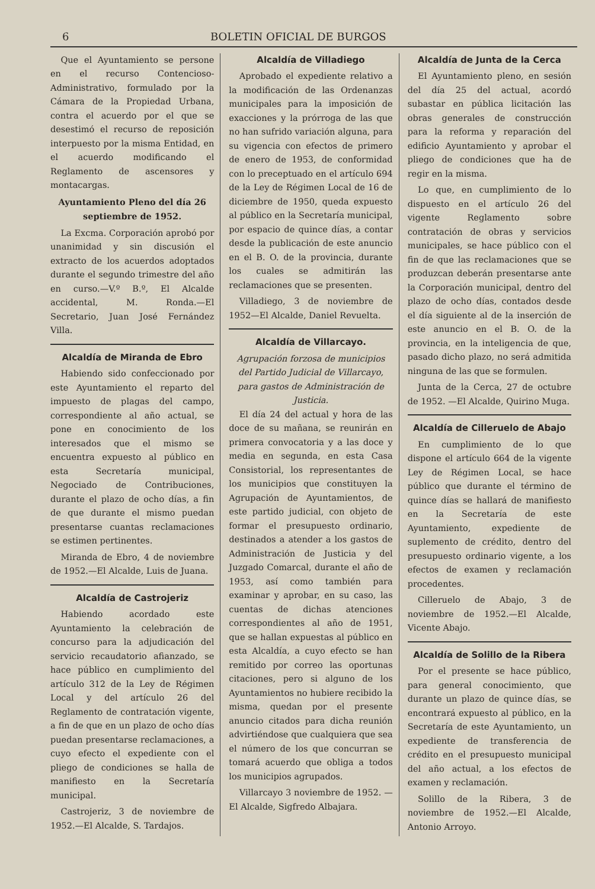6 BOLETIN OFICIAL DE BURGOS
Que el Ayuntamiento se persone en el recurso Contencioso-Administrativo, formulado por la Cámara de la Propiedad Urbana, contra el acuerdo por el que se desestimó el recurso de reposición interpuesto por la misma Entidad, en el acuerdo modificando el Reglamento de ascensores y montacargas.
Ayuntamiento Pleno del día 26 septiembre de 1952.
La Excma. Corporación aprobó por unanimidad y sin discusión el extracto de los acuerdos adoptados durante el segundo trimestre del año en curso.—V.º B.º, El Alcalde accidental, M. Ronda.—El Secretario, Juan José Fernández Villa.
Alcaldía de Miranda de Ebro
Habiendo sido confeccionado por este Ayuntamiento el reparto del impuesto de plagas del campo, correspondiente al año actual, se pone en conocimiento de los interesados que el mismo se encuentra expuesto al público en esta Secretaría municipal, Negociado de Contribuciones, durante el plazo de ocho días, a fin de que durante el mismo puedan presentarse cuantas reclamaciones se estimen pertinentes.
Miranda de Ebro, 4 de noviembre de 1952.—El Alcalde, Luis de Juana.
Alcaldía de Castrojeriz
Habiendo acordado este Ayuntamiento la celebración de concurso para la adjudicación del servicio recaudatorio afianzado, se hace público en cumplimiento del artículo 312 de la Ley de Régimen Local y del artículo 26 del Reglamento de contratación vigente, a fin de que en un plazo de ocho días puedan presentarse reclamaciones, a cuyo efecto el expediente con el pliego de condiciones se halla de manifiesto en la Secretaría municipal.
Castrojeriz, 3 de noviembre de 1952.—El Alcalde, S. Tardajos.
Alcaldía de Villadiego
Aprobado el expediente relativo a la modificación de las Ordenanzas municipales para la imposición de exacciones y la prórroga de las que no han sufrido variación alguna, para su vigencia con efectos de primero de enero de 1953, de conformidad con lo preceptuado en el artículo 694 de la Ley de Régimen Local de 16 de diciembre de 1950, queda expuesto al público en la Secretaría municipal, por espacio de quince días, a contar desde la publicación de este anuncio en el B. O. de la provincia, durante los cuales se admitirán las reclamaciones que se presenten.
Villadiego, 3 de noviembre de 1952—El Alcalde, Daniel Revuelta.
Alcaldía de Villarcayo.
Agrupación forzosa de municipios del Partido Judicial de Villarcayo, para gastos de Administración de Justicia.
El día 24 del actual y hora de las doce de su mañana, se reunirán en primera convocatoria y a las doce y media en segunda, en esta Casa Consistorial, los representantes de los municipios que constituyen la Agrupación de Ayuntamientos, de este partido judicial, con objeto de formar el presupuesto ordinario, destinados a atender a los gastos de Administración de Justicia y del Juzgado Comarcal, durante el año de 1953, así como también para examinar y aprobar, en su caso, las cuentas de dichas atenciones correspondientes al año de 1951, que se hallan expuestas al público en esta Alcaldía, a cuyo efecto se han remitido por correo las oportunas citaciones, pero si alguno de los Ayuntamientos no hubiere recibido la misma, quedan por el presente anuncio citados para dicha reunión advirtiéndose que cualquiera que sea el número de los que concurran se tomará acuerdo que obliga a todos los municipios agrupados.
Villarcayo 3 noviembre de 1952. —El Alcalde, Sigfredo Albajara.
Alcaldía de Junta de la Cerca
El Ayuntamiento pleno, en sesión del día 25 del actual, acordó subastar en pública licitación las obras generales de construcción para la reforma y reparación del edificio Ayuntamiento y aprobar el pliego de condiciones que ha de regir en la misma.
Lo que, en cumplimiento de lo dispuesto en el artículo 26 del vigente Reglamento sobre contratación de obras y servicios municipales, se hace público con el fin de que las reclamaciones que se produzcan deberán presentarse ante la Corporación municipal, dentro del plazo de ocho días, contados desde el día siguiente al de la inserción de este anuncio en el B. O. de la provincia, en la inteligencia de que, pasado dicho plazo, no será admitida ninguna de las que se formulen.
Junta de la Cerca, 27 de octubre de 1952. —El Alcalde, Quirino Muga.
Alcaldía de Cilleruelo de Abajo
En cumplimiento de lo que dispone el artículo 664 de la vigente Ley de Régimen Local, se hace público que durante el término de quince días se hallará de manifiesto en la Secretaría de este Ayuntamiento, expediente de suplemento de crédito, dentro del presupuesto ordinario vigente, a los efectos de examen y reclamación procedentes.
Cilleruelo de Abajo, 3 de noviembre de 1952.—El Alcalde, Vicente Abajo.
Alcaldía de Solillo de la Ribera
Por el presente se hace público, para general conocimiento, que durante un plazo de quince días, se encontrará expuesto al público, en la Secretaría de este Ayuntamiento, un expediente de transferencia de crédito en el presupuesto municipal del año actual, a los efectos de examen y reclamación.
Solillo de la Ribera, 3 de noviembre de 1952.—El Alcalde, Antonio Arroyo.